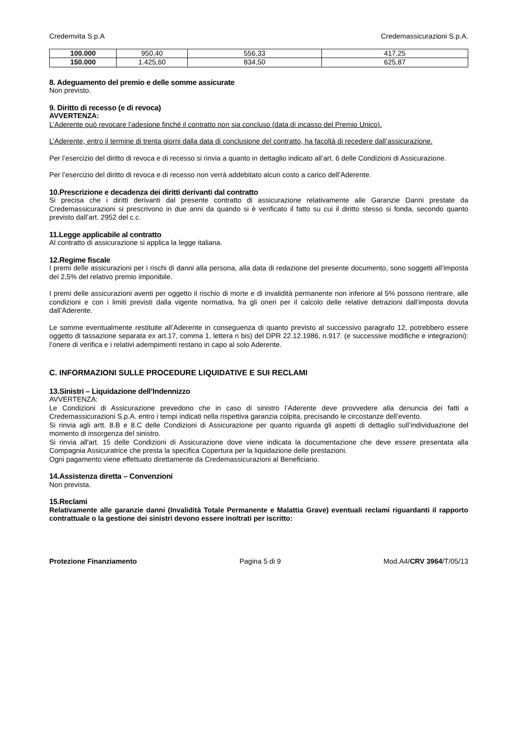Credemvita S.p.A Credemassicurazioni S.p.A.
| 100.000 | 950,40 | 556,33 | 417,25 |
| 150.000 | 1.425,60 | 834,50 | 625,87 |
8. Adeguamento del premio e delle somme assicurate
Non previsto.
9. Diritto di recesso (e di revoca)
AVVERTENZA:
L’Aderente può revocare l’adesione finché il contratto non sia concluso (data di incasso del Premio Unico).
L’Aderente, entro il termine di trenta giorni dalla data di conclusione del contratto, ha facoltà di recedere dall’assicurazione.
Per l’esercizio del diritto di revoca e di recesso si rinvia a quanto in dettaglio indicato all’art. 6 delle Condizioni di Assicurazione.
Per l’esercizio del diritto di revoca e di recesso non verrà addebitato alcun costo a carico dell’Aderente.
10.Prescrizione e decadenza dei diritti derivanti dal contratto
Si precisa che i diritti derivanti dal presente contratto di assicurazione relativamente alle Garanzie Danni prestate da Credemassicurazioni si prescrivono in due anni da quando si è verificato il fatto su cui il diritto stesso si fonda, secondo quanto previsto dall’art. 2952 del c.c.
11.Legge applicabile al contratto
Al contratto di assicurazione si applica la legge italiana.
12.Regime fiscale
I premi delle assicurazioni per i rischi di danni alla persona, alla data di redazione del presente documento, sono soggetti all’imposta del 2,5% del relativo premio imponibile.
I premi delle assicurazioni aventi per oggetto il rischio di morte e di invalidità permanente non inferiore al 5% possono rientrare, alle condizioni e con i limiti previsti dalla vigente normativa, fra gli oneri per il calcolo delle relative detrazioni dall’imposta dovuta dall’Aderente.
Le somme eventualmente restituite all’Aderente in conseguenza di quanto previsto al successivo paragrafo 12, potrebbero essere oggetto di tassazione separata ex art.17, comma 1, lettera n bis) del DPR 22.12.1986, n.917. (e successive modifiche e integrazioni): l’onere di verifica e i relativi adempimenti restano in capo al solo Aderente.
C. INFORMAZIONI SULLE PROCEDURE LIQUIDATIVE E SUI RECLAMI
13.Sinistri – Liquidazione dell’Indennizzo
AVVERTENZA:
Le Condizioni di Assicurazione prevedono che in caso di sinistro l’Aderente deve provvedere alla denuncia dei fatti a Credemassicurazioni S.p.A. entro i tempi indicati nella rispettiva garanzia colpita, precisando le circostanze dell’evento.
Si rinvia agli artt. 8.B e 8.C delle Condizioni di Assicurazione per quanto riguarda gli aspetti di dettaglio sull’individuazione del momento di insorgenza del sinistro.
Si rinvia all'art. 15 delle Condizioni di Assicurazione dove viene indicata la documentazione che deve essere presentata alla Compagnia Assicuratrice che presta la specifica Copertura per la liquidazione delle prestazioni.
Ogni pagamento viene effettuato direttamente da Credemassicurazioni al Beneficiario.
14.Assistenza diretta – Convenzioni
Non prevista.
15.Reclami
Relativamente alle garanzie danni (Invalidità Totale Permanente e Malattia Grave) eventuali reclami riguardanti il rapporto contrattuale o la gestione dei sinistri devono essere inoltrati per iscritto:
Protezione Finanziamento Pagina 5 di 9 Mod.A4/CRV 3964/T/05/13